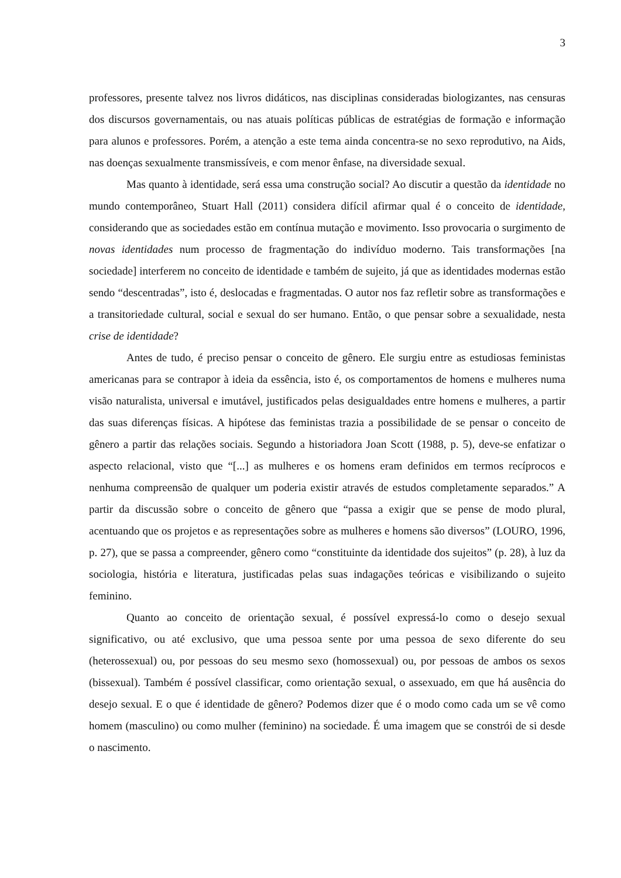3
professores, presente talvez nos livros didáticos, nas disciplinas consideradas biologizantes, nas censuras dos discursos governamentais, ou nas atuais políticas públicas de estratégias de formação e informação para alunos e professores. Porém, a atenção a este tema ainda concentra-se no sexo reprodutivo, na Aids, nas doenças sexualmente transmissíveis, e com menor ênfase, na diversidade sexual.
Mas quanto à identidade, será essa uma construção social? Ao discutir a questão da identidade no mundo contemporâneo, Stuart Hall (2011) considera difícil afirmar qual é o conceito de identidade, considerando que as sociedades estão em contínua mutação e movimento. Isso provocaria o surgimento de novas identidades num processo de fragmentação do indivíduo moderno. Tais transformações [na sociedade] interferem no conceito de identidade e também de sujeito, já que as identidades modernas estão sendo “descentradas”, isto é, deslocadas e fragmentadas. O autor nos faz refletir sobre as transformações e a transitoriedade cultural, social e sexual do ser humano. Então, o que pensar sobre a sexualidade, nesta crise de identidade?
Antes de tudo, é preciso pensar o conceito de gênero. Ele surgiu entre as estudiosas feministas americanas para se contrapor à ideia da essência, isto é, os comportamentos de homens e mulheres numa visão naturalista, universal e imutável, justificados pelas desigualdades entre homens e mulheres, a partir das suas diferenças físicas. A hipótese das feministas trazia a possibilidade de se pensar o conceito de gênero a partir das relações sociais. Segundo a historiadora Joan Scott (1988, p. 5), deve-se enfatizar o aspecto relacional, visto que “[...] as mulheres e os homens eram definidos em termos recíprocos e nenhuma compreensão de qualquer um poderia existir através de estudos completamente separados.” A partir da discussão sobre o conceito de gênero que “passa a exigir que se pense de modo plural, acentuando que os projetos e as representações sobre as mulheres e homens são diversos” (LOURO, 1996, p. 27), que se passa a compreender, gênero como “constituinte da identidade dos sujeitos” (p. 28), à luz da sociologia, história e literatura, justificadas pelas suas indagações teóricas e visibilizando o sujeito feminino.
Quanto ao conceito de orientação sexual, é possível expressá-lo como o desejo sexual significativo, ou até exclusivo, que uma pessoa sente por uma pessoa de sexo diferente do seu (heterossexual) ou, por pessoas do seu mesmo sexo (homossexual) ou, por pessoas de ambos os sexos (bissexual). Também é possível classificar, como orientação sexual, o assexuado, em que há ausência do desejo sexual. E o que é identidade de gênero? Podemos dizer que é o modo como cada um se vê como homem (masculino) ou como mulher (feminino) na sociedade. É uma imagem que se constrói de si desde o nascimento.